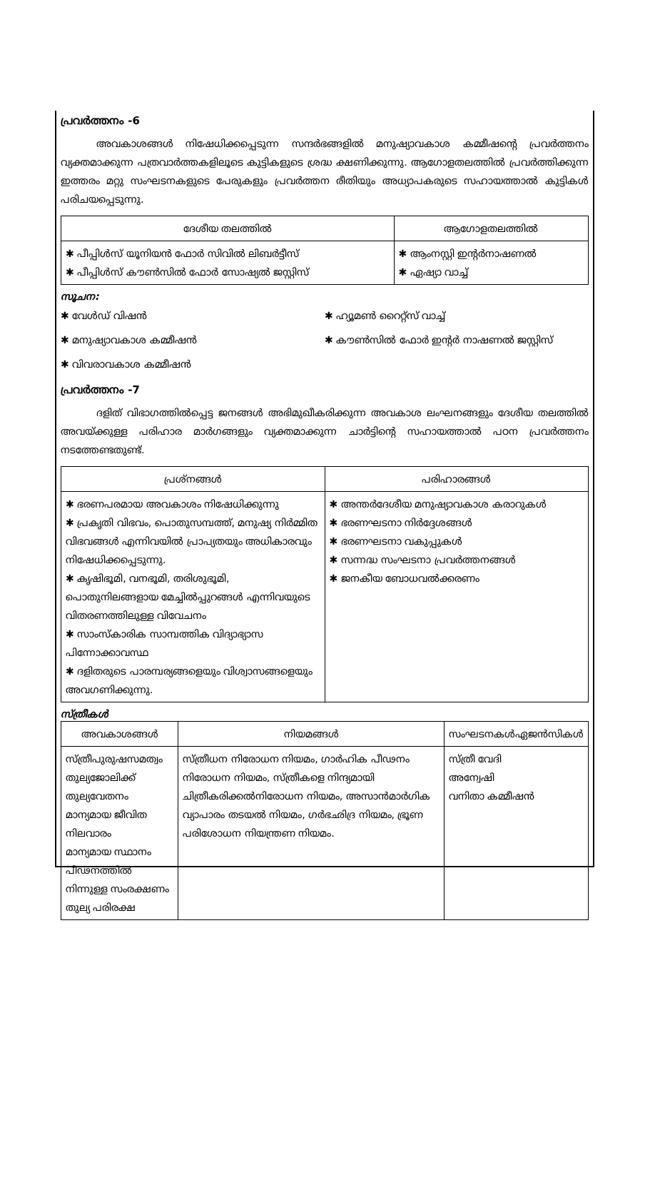പ്രവർത്തനം -6
അവകാശങ്ങൾ നിഷേധിക്കപ്പെടുന്ന സന്ദർഭങ്ങളിൽ മനുഷ്യാവകാശ കമ്മീഷന്റെ പ്രവർത്തനം വ്യക്തമാക്കുന്ന പത്രവാർത്തകളിലൂടെ കുട്ടികളുടെ ശ്രദ്ധ ക്ഷണിക്കുന്നു. ആഗോളതലത്തിൽ പ്രവർത്തിക്കുന്ന ഇത്തരം മറ്റു സംഘടനകളുടെ പേരുകളും പ്രവർത്തന രീതിയും അധ്യാപകരുടെ സഹായത്താൽ കുട്ടികൾ പരിചയപ്പെടുന്നു.
| ദേശീയ തലത്തിൽ | ആഗോളതലത്തിൽ |
| --- | --- |
| ✱ പീപ്പിൾസ് യൂനിയൻ ഫോർ സിവിൽ ലിബർട്ടീസ് ✱ പീപ്പിൾസ് കൗൺസിൽ ഫോർ സോഷ്യൽ ജസ്റ്റിസ് | ✱ ആംനസ്റ്റി ഇന്റർനാഷണൽ ✱ ഏഷ്യാ വാച്ച് |
സൂചന:
✱ വേൾഡ് വിഷൻ
✱ ഹ്യൂമൺ റൈറ്റ്സ് വാച്ച്
✱ മനുഷ്യാവകാശ കമ്മീഷൻ
✱ കൗൺസിൽ ഫോർ ഇന്റർ നാഷണൽ ജസ്റ്റിസ്
✱ വിവരാവകാശ കമ്മീഷൻ
പ്രവർത്തനം -7
ദളിത് വിഭാഗത്തിൽപ്പെട്ട ജനങ്ങൾ അഭിമുഖീകരിക്കുന്ന അവകാശ ലംഘനങ്ങളും ദേശീയ തലത്തിൽ അവയ്ക്കുള്ള പരിഹാര മാർഗങ്ങളും വ്യക്തമാക്കുന്ന ചാർട്ടിന്റെ സഹായത്താൽ പഠന പ്രവർത്തനം നടത്തേണ്ടതുണ്ട്.
| പ്രശ്നങ്ങൾ | പരിഹാരങ്ങൾ |
| --- | --- |
| ✱ ഭരണപരമായ അവകാശം നിഷേധിക്കുന്നു ✱ പ്രകൃതി വിഭവം, പൊതുസമ്പത്ത്, മനുഷ്യ നിർമ്മിത വിഭവങ്ങൾ എന്നിവയിൽ പ്രാപ്യതയും അധികാരവും നിഷേധിക്കപ്പെടുന്നു. ✱ കൃഷിഭൂമി, വനഭൂമി, തരിശുഭൂമി, പൊതുനിലങ്ങളായ മേച്ചിൽപ്പുറങ്ങൾ എന്നിവയുടെ വിതരണത്തിലുള്ള വിവേചനം ✱ സാംസ്കാരിക സാമ്പത്തിക വിദ്യാഭ്യാസ പിന്നോക്കാവസ്ഥ ✱ ദളിതരുടെ പാരമ്പര്യങ്ങളെയും വിശ്വാസങ്ങളെയും അവഗണിക്കുന്നു. | ✱ അന്തർദേശീയ മനുഷ്യാവകാശ കരാറുകൾ ✱ ഭരണഘടനാ നിർദ്ദേശങ്ങൾ ✱ ഭരണഘടനാ വകുപ്പുകൾ ✱ സന്നദ്ധ സംഘടനാ പ്രവർത്തനങ്ങൾ ✱ ജനകീയ ബോധവൽക്കരണം |
സ്ത്രീകൾ
| അവകാശങ്ങൾ | നിയമങ്ങൾ | സംഘടനകൾഏജൻസികൾ |
| --- | --- | --- |
| സ്ത്രീപുരുഷസമത്വം തുല്യജോലിക്ക് തുല്യവേതനം മാന്യമായ ജീവിത നിലവാരം മാന്യമായ സ്ഥാനം പീഢനത്തിൽ നിന്നുള്ള സംരക്ഷണം തുല്യ പരിരക്ഷ | സ്ത്രീധന നിരോധന നിയമം, ഗാർഹിക പീഢനം നിരോധന നിയമം, സ്ത്രീകളെ നിന്ദ്യമായി ചിത്രീകരിക്കൽനിരോധന നിയമം, അസാൻമാർഗിക വ്യാപാരം തടയൽ നിയമം, ഗർഭഛിദ്ര നിയമം, ഭ്രൂണ പരിശോധന നിയന്ത്രണ നിയമം. | സ്ത്രീ വേദി അന്വേഷി വനിതാ കമ്മീഷൻ |